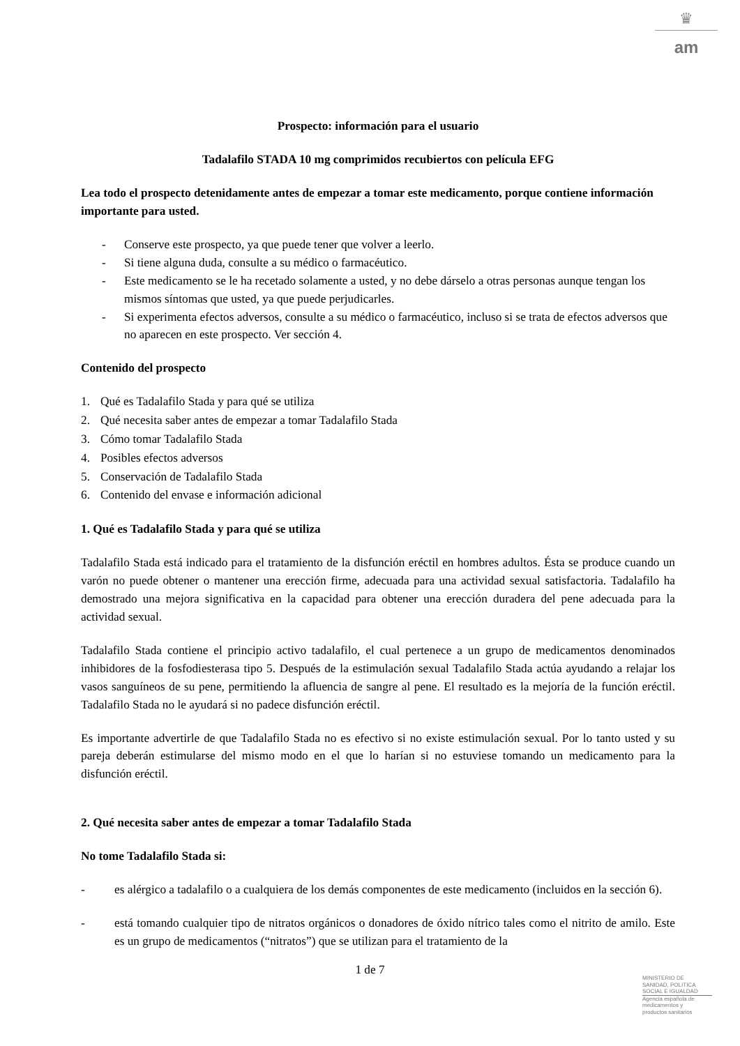♛
am
Prospecto: información para el usuario
Tadalafilo STADA 10 mg comprimidos recubiertos con película EFG
Lea todo el prospecto detenidamente antes de empezar a tomar este medicamento, porque contiene información importante para usted.
- Conserve este prospecto, ya que puede tener que volver a leerlo.
- Si tiene alguna duda, consulte a su médico o farmacéutico.
- Este medicamento se le ha recetado solamente a usted, y no debe dárselo a otras personas aunque tengan los mismos síntomas que usted, ya que puede perjudicarles.
- Si experimenta efectos adversos, consulte a su médico o farmacéutico, incluso si se trata de efectos adversos que no aparecen en este prospecto. Ver sección 4.
Contenido del prospecto
1. Qué es Tadalafilo Stada y para qué se utiliza
2. Qué necesita saber antes de empezar a tomar Tadalafilo Stada
3. Cómo tomar Tadalafilo Stada
4. Posibles efectos adversos
5. Conservación de Tadalafilo Stada
6. Contenido del envase e información adicional
1. Qué es Tadalafilo Stada y para qué se utiliza
Tadalafilo Stada está indicado para el tratamiento de la disfunción eréctil en hombres adultos. Ésta se produce cuando un varón no puede obtener o mantener una erección firme, adecuada para una actividad sexual satisfactoria. Tadalafilo ha demostrado una mejora significativa en la capacidad para obtener una erección duradera del pene adecuada para la actividad sexual.
Tadalafilo Stada contiene el principio activo tadalafilo, el cual pertenece a un grupo de medicamentos denominados inhibidores de la fosfodiesterasa tipo 5. Después de la estimulación sexual Tadalafilo Stada actúa ayudando a relajar los vasos sanguíneos de su pene, permitiendo la afluencia de sangre al pene. El resultado es la mejoría de la función eréctil. Tadalafilo Stada no le ayudará si no padece disfunción eréctil.
Es importante advertirle de que Tadalafilo Stada no es efectivo si no existe estimulación sexual. Por lo tanto usted y su pareja deberán estimularse del mismo modo en el que lo harían si no estuviese tomando un medicamento para la disfunción eréctil.
2. Qué necesita saber antes de empezar a tomar Tadalafilo Stada
No tome Tadalafilo Stada si:
- es alérgico a tadalafilo o a cualquiera de los demás componentes de este medicamento (incluidos en la sección 6).
- está tomando cualquier tipo de nitratos orgánicos o donadores de óxido nítrico tales como el nitrito de amilo. Este es un grupo de medicamentos (“nitratos”) que se utilizan para el tratamiento de la
1 de 7
MINISTERIO DE
SANIDAD, POLITICA
SOCIAL E IGUALDAD
Agencia española de
medicamentos y
productos sanitarios